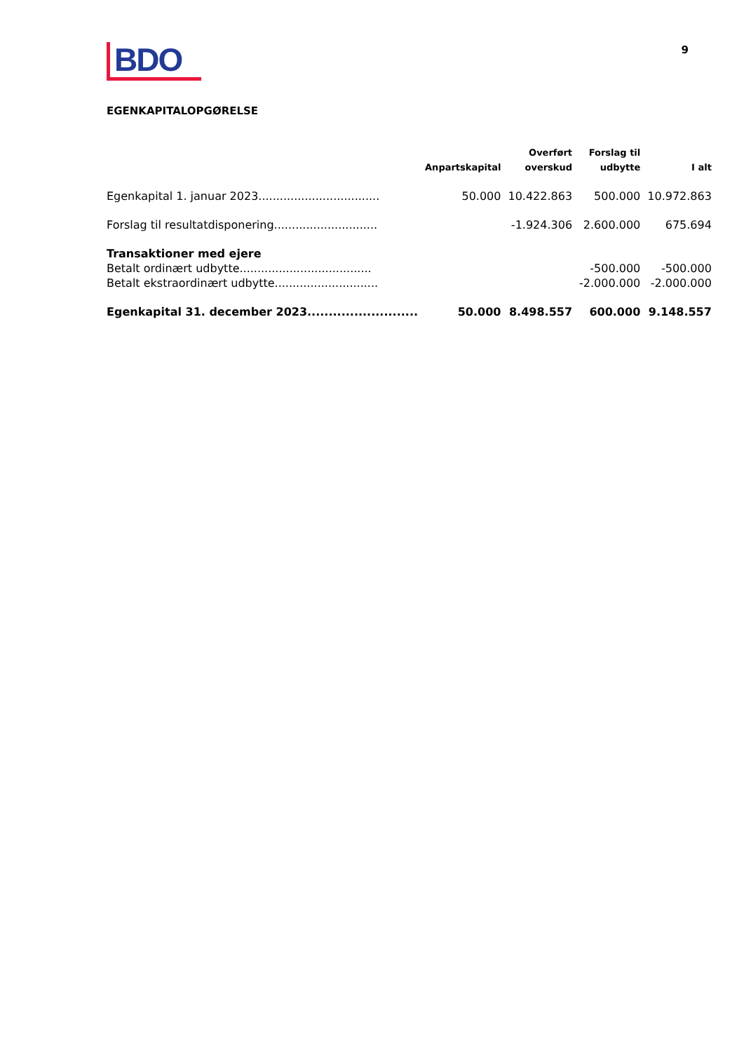BDO
9
EGENKAPITALOPGØRELSE
| | Anpartskapital | Overført overskud | Forslag til udbytte | I alt |
| --- | --- | --- | --- | --- |
| Egenkapital 1. januar 2023.................................. | 50.000 | 10.422.863 | 500.000 | 10.972.863 |
| Forslag til resultatdisponering............................. | | -1.924.306 | 2.600.000 | 675.694 |
| Transaktioner med ejere | | | | |
| Betalt ordinært udbytte..................................... | | | -500.000 | -500.000 |
| Betalt ekstraordinært udbytte............................. | | | -2.000.000 | -2.000.000 |
| Egenkapital 31. december 2023.......................... | 50.000 | 8.498.557 | 600.000 | 9.148.557 |